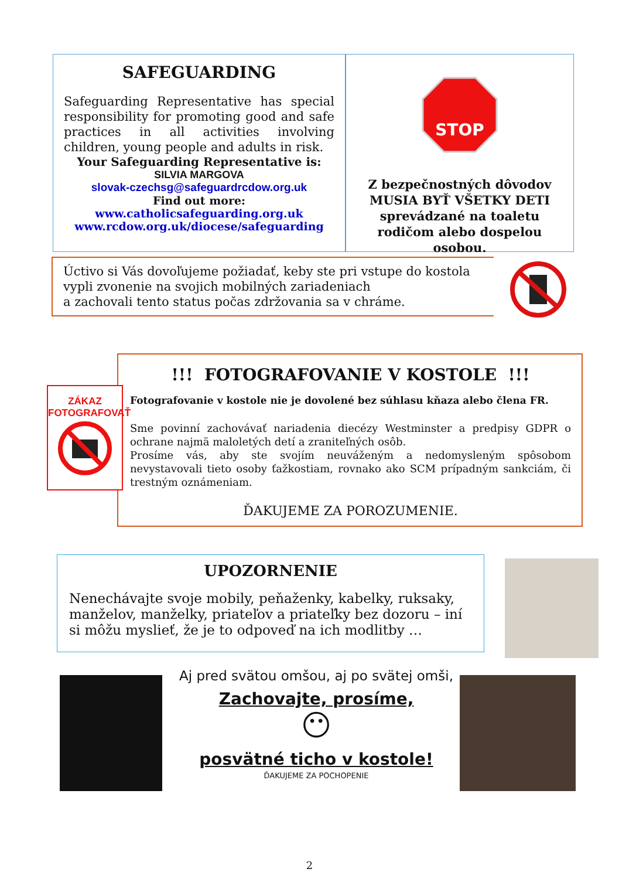SAFEGUARDING
Safeguarding Representative has special responsibility for promoting good and safe practices in all activities involving children, young people and adults in risk.
Your Safeguarding Representative is:
SILVIA MARGOVA
slovak-czechsg@safeguardrcdow.org.uk
Find out more:
www.catholicsafeguarding.org.uk
www.rcdow.org.uk/diocese/safeguarding
STOP
Z bezpečnostných dôvodov MUSIA BYŤ VŠETKY DETI sprevádzané na toaletu rodičom alebo dospelou osobou.
Úctivo si Vás dovoľujeme požiadať, keby ste pri vstupe do kostola vypli zvonenie na svojich mobilných zariadeniach
a zachovali tento status počas zdržovania sa v chráme.
!!! FOTOGRAFOVANIE V KOSTOLE !!!
Fotografovanie v kostole nie je dovolené bez súhlasu kňaza alebo člena FR.
Sme povinní zachovávať nariadenia diecézy Westminster a predpisy GDPR o ochrane najmä maloletých detí a zraniteľných osôb.
Prosíme vás, aby ste svojím neuváženým a nedomysleným spôsobom nevystavovali tieto osoby ťažkostiam, rovnako ako SCM prípadným sankciám, či trestným oznámeniam.
ĎAKUJEME ZA POROZUMENIE.
ZÁKAZ
FOTOGRAFOVAŤ
UPOZORNENIE
Nenechávajte svoje mobily, peňaženky, kabelky, ruksaky, manželov, manželky, priateľov a priateľky bez dozoru – iní si môžu myslieť, že je to odpoveď na ich modlitby …
Aj pred svätou omšou, aj po svätej omši,
Zachovajte, prosíme,
😶
posvätné ticho v kostole!
ĎAKUJEME ZA POCHOPENIE
2